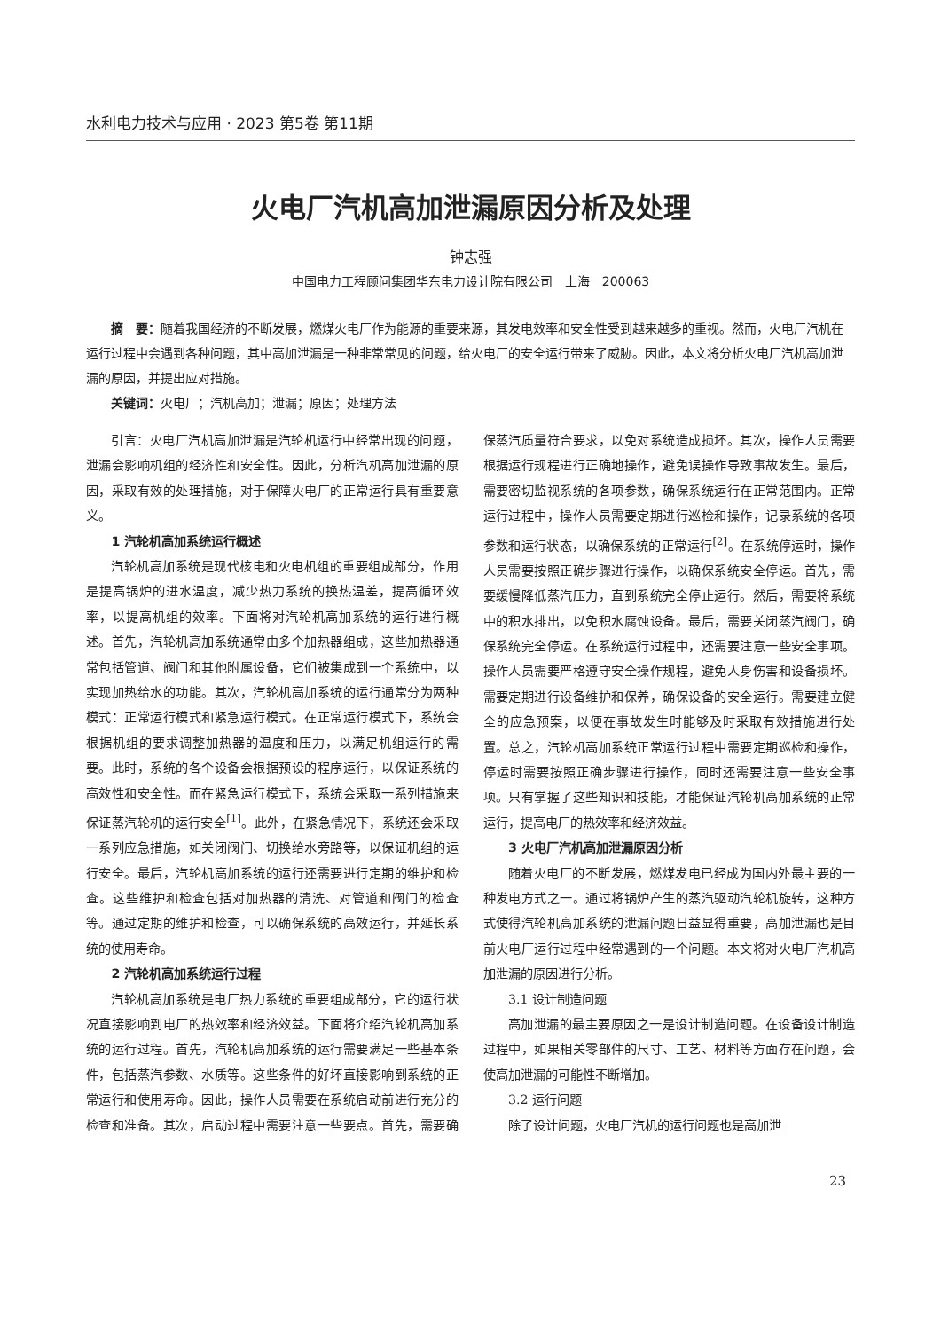水利电力技术与应用 · 2023 第5卷 第11期
火电厂汽机高加泄漏原因分析及处理
钟志强
中国电力工程顾问集团华东电力设计院有限公司　上海　200063
摘　要：随着我国经济的不断发展，燃煤火电厂作为能源的重要来源，其发电效率和安全性受到越来越多的重视。然而，火电厂汽机在运行过程中会遇到各种问题，其中高加泄漏是一种非常常见的问题，给火电厂的安全运行带来了威胁。因此，本文将分析火电厂汽机高加泄漏的原因，并提出应对措施。
关键词：火电厂；汽机高加；泄漏；原因；处理方法
引言：火电厂汽机高加泄漏是汽轮机运行中经常出现的问题，泄漏会影响机组的经济性和安全性。因此，分析汽机高加泄漏的原因，采取有效的处理措施，对于保障火电厂的正常运行具有重要意义。
1 汽轮机高加系统运行概述
汽轮机高加系统是现代核电和火电机组的重要组成部分，作用是提高锅炉的进水温度，减少热力系统的换热温差，提高循环效率，以提高机组的效率。下面将对汽轮机高加系统的运行进行概述。首先，汽轮机高加系统通常由多个加热器组成，这些加热器通常包括管道、阀门和其他附属设备，它们被集成到一个系统中，以实现加热给水的功能。其次，汽轮机高加系统的运行通常分为两种模式：正常运行模式和紧急运行模式。在正常运行模式下，系统会根据机组的要求调整加热器的温度和压力，以满足机组运行的需要。此时，系统的各个设备会根据预设的程序运行，以保证系统的高效性和安全性。而在紧急运行模式下，系统会采取一系列措施来保证蒸汽轮机的运行安全<sup>[1]</sup>。此外，在紧急情况下，系统还会采取一系列应急措施，如关闭阀门、切换给水旁路等，以保证机组的运行安全。最后，汽轮机高加系统的运行还需要进行定期的维护和检查。这些维护和检查包括对加热器的清洗、对管道和阀门的检查等。通过定期的维护和检查，可以确保系统的高效运行，并延长系统的使用寿命。
2 汽轮机高加系统运行过程
汽轮机高加系统是电厂热力系统的重要组成部分，它的运行状况直接影响到电厂的热效率和经济效益。下面将介绍汽轮机高加系统的运行过程。首先，汽轮机高加系统的运行需要满足一些基本条件，包括蒸汽参数、水质等。这些条件的好坏直接影响到系统的正常运行和使用寿命。因此，操作人员需要在系统启动前进行充分的检查和准备。其次，启动过程中需要注意一些要点。首先，需要确保蒸汽质量符合要求，以免对系统造成损坏。其次，操作人员需要根据运行规程进行正确地操作，避免误操作导致事故发生。最后，需要密切监视系统的各项参数，确保系统运行在正常范围内。正常运行过程中，操作人员需要定期进行巡检和操作，记录系统的各项参数和运行状态，以确保系统的正常运行<sup>[2]</sup>。在系统停运时，操作人员需要按照正确步骤进行操作，以确保系统安全停运。首先，需要缓慢降低蒸汽压力，直到系统完全停止运行。然后，需要将系统中的积水排出，以免积水腐蚀设备。最后，需要关闭蒸汽阀门，确保系统完全停运。在系统运行过程中，还需要注意一些安全事项。操作人员需要严格遵守安全操作规程，避免人身伤害和设备损坏。需要定期进行设备维护和保养，确保设备的安全运行。需要建立健全的应急预案，以便在事故发生时能够及时采取有效措施进行处置。总之，汽轮机高加系统正常运行过程中需要定期巡检和操作，停运时需要按照正确步骤进行操作，同时还需要注意一些安全事项。只有掌握了这些知识和技能，才能保证汽轮机高加系统的正常运行，提高电厂的热效率和经济效益。
3 火电厂汽机高加泄漏原因分析
随着火电厂的不断发展，燃煤发电已经成为国内外最主要的一种发电方式之一。通过将锅炉产生的蒸汽驱动汽轮机旋转，这种方式使得汽轮机高加系统的泄漏问题日益显得重要，高加泄漏也是目前火电厂运行过程中经常遇到的一个问题。本文将对火电厂汽机高加泄漏的原因进行分析。
3.1 设计制造问题
高加泄漏的最主要原因之一是设计制造问题。在设备设计制造过程中，如果相关零部件的尺寸、工艺、材料等方面存在问题，会使高加泄漏的可能性不断增加。
3.2 运行问题
除了设计问题，火电厂汽机的运行问题也是高加泄
23